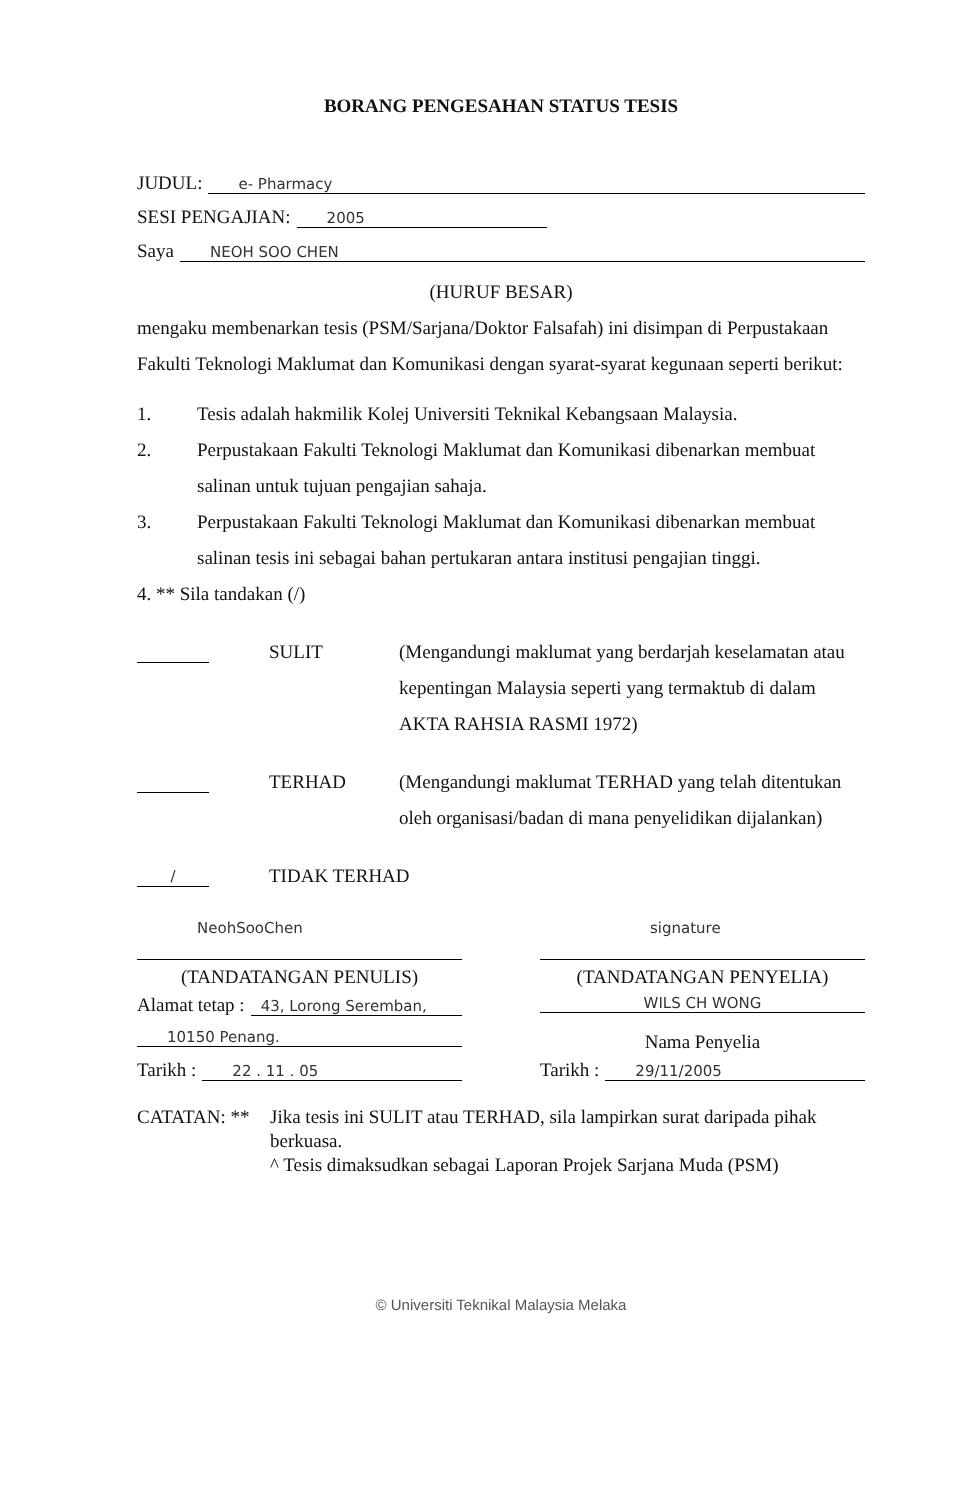BORANG PENGESAHAN STATUS TESIS
JUDUL: e- Pharmacy
SESI PENGAJIAN: 2005
Saya NEOH SOO CHEN
(HURUF BESAR)
mengaku membenarkan tesis (PSM/Sarjana/Doktor Falsafah) ini disimpan di Perpustakaan Fakulti Teknologi Maklumat dan Komunikasi dengan syarat-syarat kegunaan seperti berikut:
1. Tesis adalah hakmilik Kolej Universiti Teknikal Kebangsaan Malaysia.
2. Perpustakaan Fakulti Teknologi Maklumat dan Komunikasi dibenarkan membuat salinan untuk tujuan pengajian sahaja.
3. Perpustakaan Fakulti Teknologi Maklumat dan Komunikasi dibenarkan membuat salinan tesis ini sebagai bahan pertukaran antara institusi pengajian tinggi.
4. ** Sila tandakan (/)
SULIT (Mengandungi maklumat yang berdarjah keselamatan atau kepentingan Malaysia seperti yang termaktub di dalam AKTA RAHSIA RASMI 1972)
TERHAD (Mengandungi maklumat TERHAD yang telah ditentukan oleh organisasi/badan di mana penyelidikan dijalankan)
/ TIDAK TERHAD
NeohSooChen
(TANDATANGAN PENULIS)
Alamat tetap : 43, Lorong Seremban,
10150 Penang.
Tarikh : 22 . 11 . 05
signature
(TANDATANGAN PENYELIA)
WILS CH WONG
Nama Penyelia
Tarikh : 29/11/2005
CATATAN: ** Jika tesis ini SULIT atau TERHAD, sila lampirkan surat daripada pihak berkuasa.
^ Tesis dimaksudkan sebagai Laporan Projek Sarjana Muda (PSM)
© Universiti Teknikal Malaysia Melaka